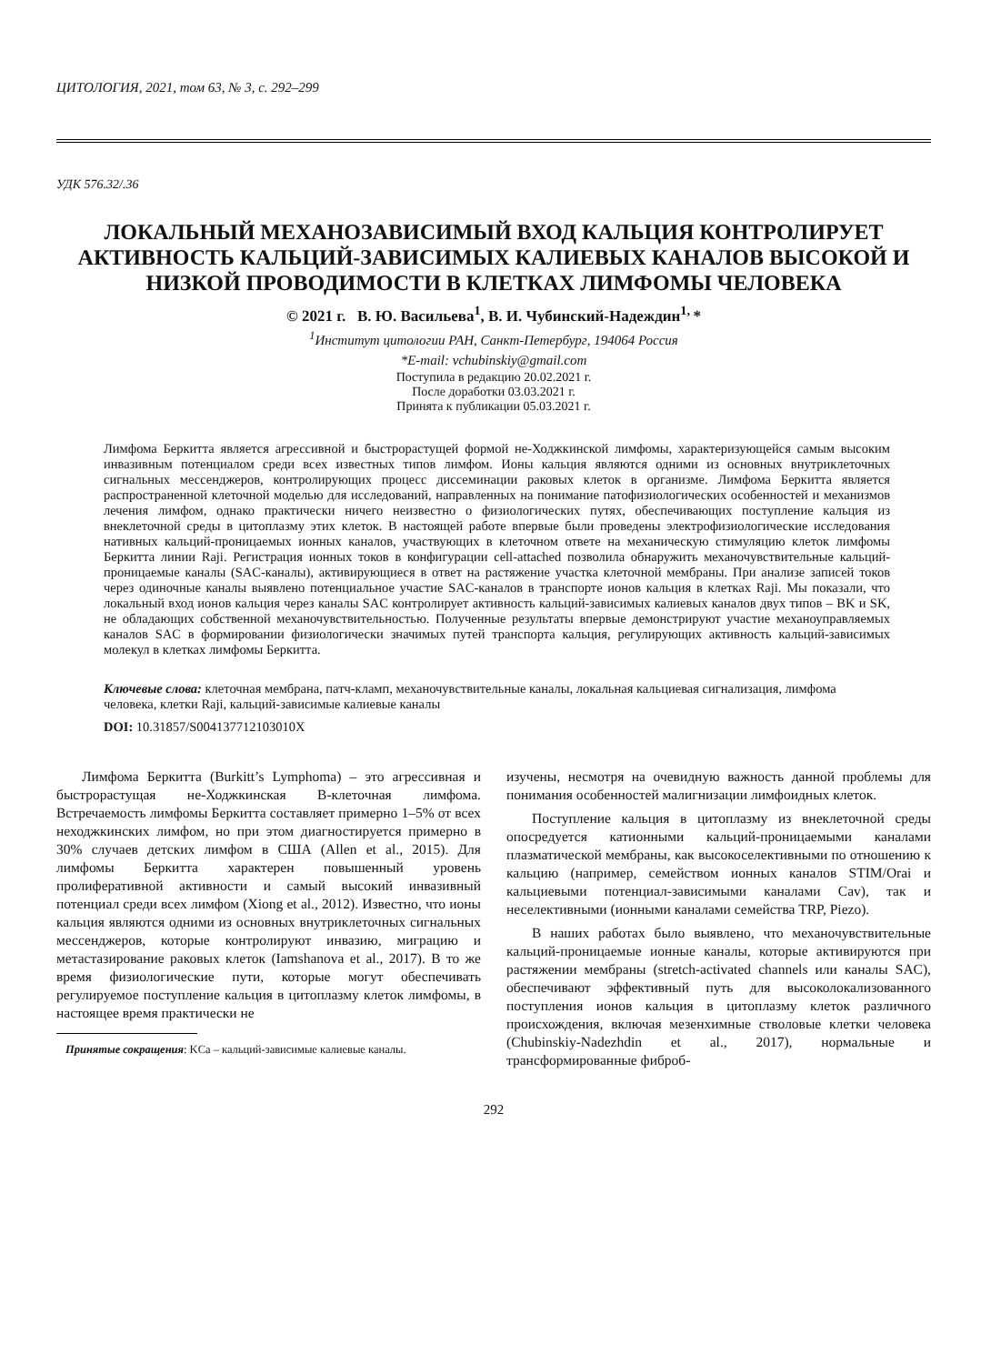ЦИТОЛОГИЯ, 2021, том 63, № 3, с. 292–299
УДК 576.32/.36
ЛОКАЛЬНЫЙ МЕХАНОЗАВИСИМЫЙ ВХОД КАЛЬЦИЯ КОНТРОЛИРУЕТ АКТИВНОСТЬ КАЛЬЦИЙ-ЗАВИСИМЫХ КАЛИЕВЫХ КАНАЛОВ ВЫСОКОЙ И НИЗКОЙ ПРОВОДИМОСТИ В КЛЕТКАХ ЛИМФОМЫ ЧЕЛОВЕКА
© 2021 г. В. Ю. Васильева<sup>1</sup>, В. И. Чубинский-Надеждин<sup>1,</sup>*
<sup>1</sup> Институт цитологии РАН, Санкт-Петербург, 194064 Россия
*E-mail: vchubinskiy@gmail.com
Поступила в редакцию 20.02.2021 г.
После доработки 03.03.2021 г.
Принята к публикации 05.03.2021 г.
Лимфома Беркитта является агрессивной и быстрорастущей формой не-Ходжкинской лимфомы, характеризующейся самым высоким инвазивным потенциалом среди всех известных типов лимфом. Ионы кальция являются одними из основных внутриклеточных сигнальных мессенджеров, контролирующих процесс диссеминации раковых клеток в организме. Лимфома Беркитта является распространенной клеточной моделью для исследований, направленных на понимание патофизиологических особенностей и механизмов лечения лимфом, однако практически ничего неизвестно о физиологических путях, обеспечивающих поступление кальция из внеклеточной среды в цитоплазму этих клеток. В настоящей работе впервые были проведены электрофизиологические исследования нативных кальций-проницаемых ионных каналов, участвующих в клеточном ответе на механическую стимуляцию клеток лимфомы Беркитта линии Raji. Регистрация ионных токов в конфигурации cell-attached позволила обнаружить механочувствительные кальций-проницаемые каналы (SAC-каналы), активирующиеся в ответ на растяжение участка клеточной мембраны. При анализе записей токов через одиночные каналы выявлено потенциальное участие SAC-каналов в транспорте ионов кальция в клетках Raji. Мы показали, что локальный вход ионов кальция через каналы SAC контролирует активность кальций-зависимых калиевых каналов двух типов – BK и SK, не обладающих собственной механочувствительностью. Полученные результаты впервые демонстрируют участие механоуправляемых каналов SAC в формировании физиологически значимых путей транспорта кальция, регулирующих активность кальций-зависимых молекул в клетках лимфомы Беркитта.
Ключевые слова: клеточная мембрана, патч-кламп, механочувствительные каналы, локальная кальциевая сигнализация, лимфома человека, клетки Raji, кальций-зависимые калиевые каналы
DOI: 10.31857/S004137712103010X
Лимфома Беркитта (Burkitt’s Lymphoma) – это агрессивная и быстрорастущая не-Ходжкинская В-клеточная лимфома. Встречаемость лимфомы Беркитта составляет примерно 1–5% от всех неходжкинских лимфом, но при этом диагностируется примерно в 30% случаев детских лимфом в США (Allen et al., 2015). Для лимфомы Беркитта характерен повышенный уровень пролиферативной активности и самый высокий инвазивный потенциал среди всех лимфом (Xiong et al., 2012). Известно, что ионы кальция являются одними из основных внутриклеточных сигнальных мессенджеров, которые контролируют инвазию, миграцию и метастазирование раковых клеток (Iamshanova et al., 2017). В то же время физиологические пути, которые могут обеспечивать регулируемое поступление кальция в цитоплазму клеток лимфомы, в настоящее время практически не
Принятые сокращения: KCa – кальций-зависимые калиевые каналы.
изучены, несмотря на очевидную важность данной проблемы для понимания особенностей малигнизации лимфоидных клеток.
Поступление кальция в цитоплазму из внеклеточной среды опосредуется катионными кальций-проницаемыми каналами плазматической мембраны, как высокоселективными по отношению к кальцию (например, семейством ионных каналов STIM/Orai и кальциевыми потенциал-зависимыми каналами Cav), так и неселективными (ионными каналами семейства TRP, Piezo).
В наших работах было выявлено, что механочувствительные кальций-проницаемые ионные каналы, которые активируются при растяжении мембраны (stretch-activated channels или каналы SAC), обеспечивают эффективный путь для высоколокализованного поступления ионов кальция в цитоплазму клеток различного происхождения, включая мезенхимные стволовые клетки человека (Chubinskiy-Nadezhdin et al., 2017), нормальные и трансформированные фиброб-
292